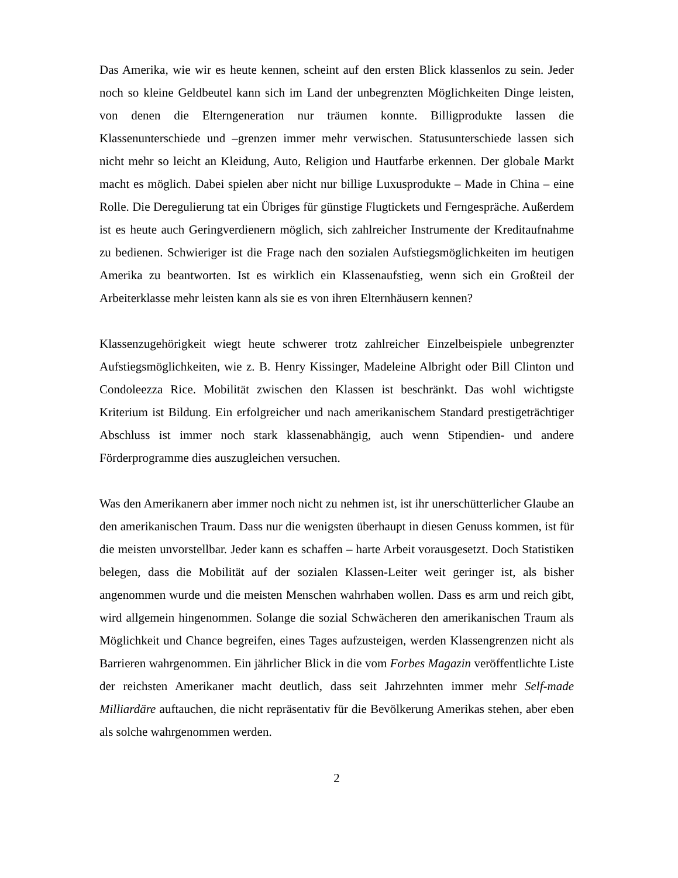Das Amerika, wie wir es heute kennen, scheint auf den ersten Blick klassenlos zu sein. Jeder noch so kleine Geldbeutel kann sich im Land der unbegrenzten Möglichkeiten Dinge leisten, von denen die Elterngeneration nur träumen konnte. Billigprodukte lassen die Klassenunterschiede und –grenzen immer mehr verwischen. Statusunterschiede lassen sich nicht mehr so leicht an Kleidung, Auto, Religion und Hautfarbe erkennen. Der globale Markt macht es möglich. Dabei spielen aber nicht nur billige Luxusprodukte – Made in China – eine Rolle. Die Deregulierung tat ein Übriges für günstige Flugtickets und Ferngespräche. Außerdem ist es heute auch Geringverdienern möglich, sich zahlreicher Instrumente der Kreditaufnahme zu bedienen. Schwieriger ist die Frage nach den sozialen Aufstiegsmöglichkeiten im heutigen Amerika zu beantworten. Ist es wirklich ein Klassenaufstieg, wenn sich ein Großteil der Arbeiterklasse mehr leisten kann als sie es von ihren Elternhäusern kennen?
Klassenzugehörigkeit wiegt heute schwerer trotz zahlreicher Einzelbeispiele unbegrenzter Aufstiegsmöglichkeiten, wie z. B. Henry Kissinger, Madeleine Albright oder Bill Clinton und Condoleezza Rice. Mobilität zwischen den Klassen ist beschränkt. Das wohl wichtigste Kriterium ist Bildung. Ein erfolgreicher und nach amerikanischem Standard prestigeträchtiger Abschluss ist immer noch stark klassenabhängig, auch wenn Stipendien- und andere Förderprogramme dies auszugleichen versuchen.
Was den Amerikanern aber immer noch nicht zu nehmen ist, ist ihr unerschütterlicher Glaube an den amerikanischen Traum. Dass nur die wenigsten überhaupt in diesen Genuss kommen, ist für die meisten unvorstellbar. Jeder kann es schaffen – harte Arbeit vorausgesetzt. Doch Statistiken belegen, dass die Mobilität auf der sozialen Klassen-Leiter weit geringer ist, als bisher angenommen wurde und die meisten Menschen wahrhaben wollen. Dass es arm und reich gibt, wird allgemein hingenommen. Solange die sozial Schwächeren den amerikanischen Traum als Möglichkeit und Chance begreifen, eines Tages aufzusteigen, werden Klassengrenzen nicht als Barrieren wahrgenommen. Ein jährlicher Blick in die vom Forbes Magazin veröffentlichte Liste der reichsten Amerikaner macht deutlich, dass seit Jahrzehnten immer mehr Self-made Milliardäre auftauchen, die nicht repräsentativ für die Bevölkerung Amerikas stehen, aber eben als solche wahrgenommen werden.
2